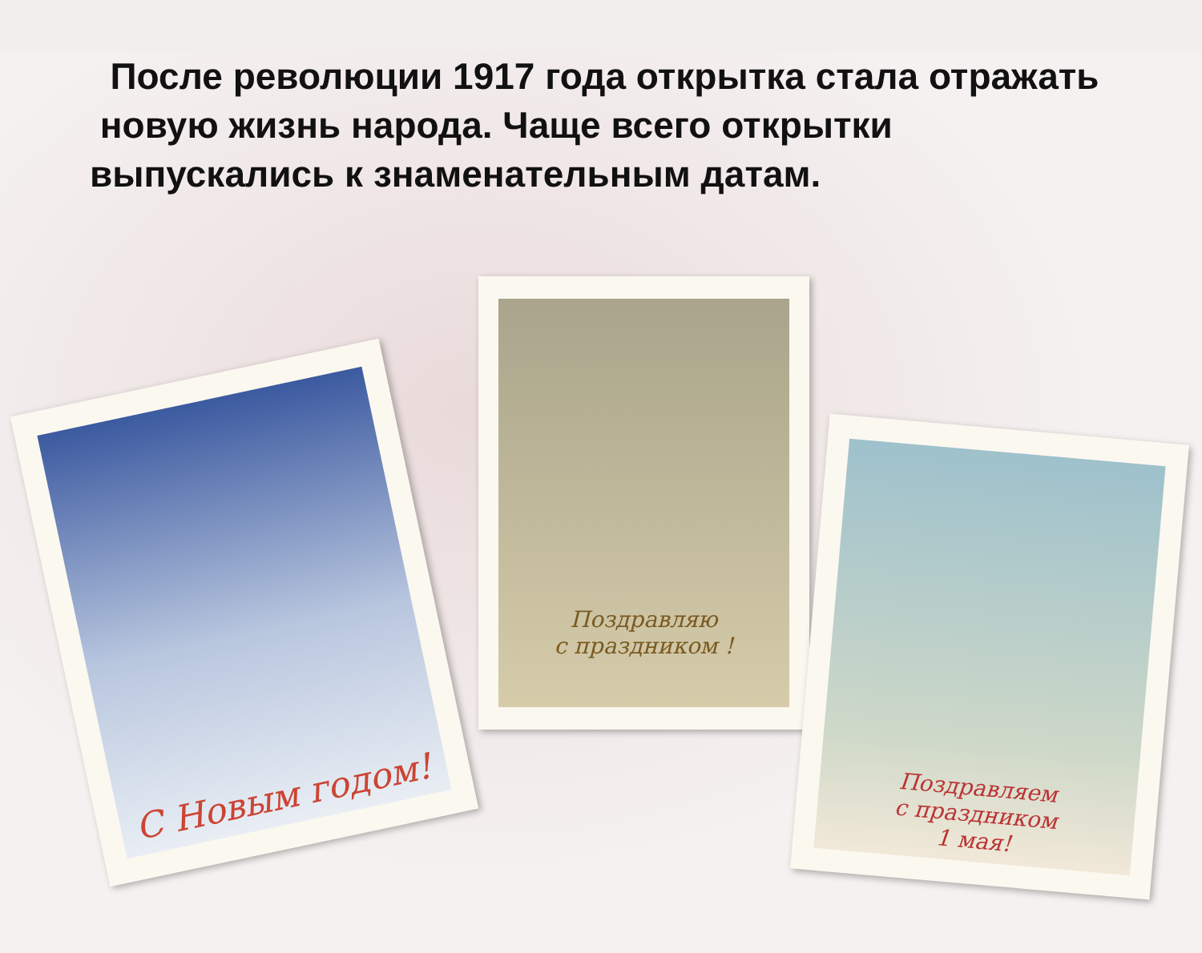После революции 1917 года открытка стала отражать новую жизнь народа. Чаще всего открытки выпускались к знаменательным датам.
С Новым годом!
Поздравляю
с праздником !
Поздравляем
с праздником
1 мая!